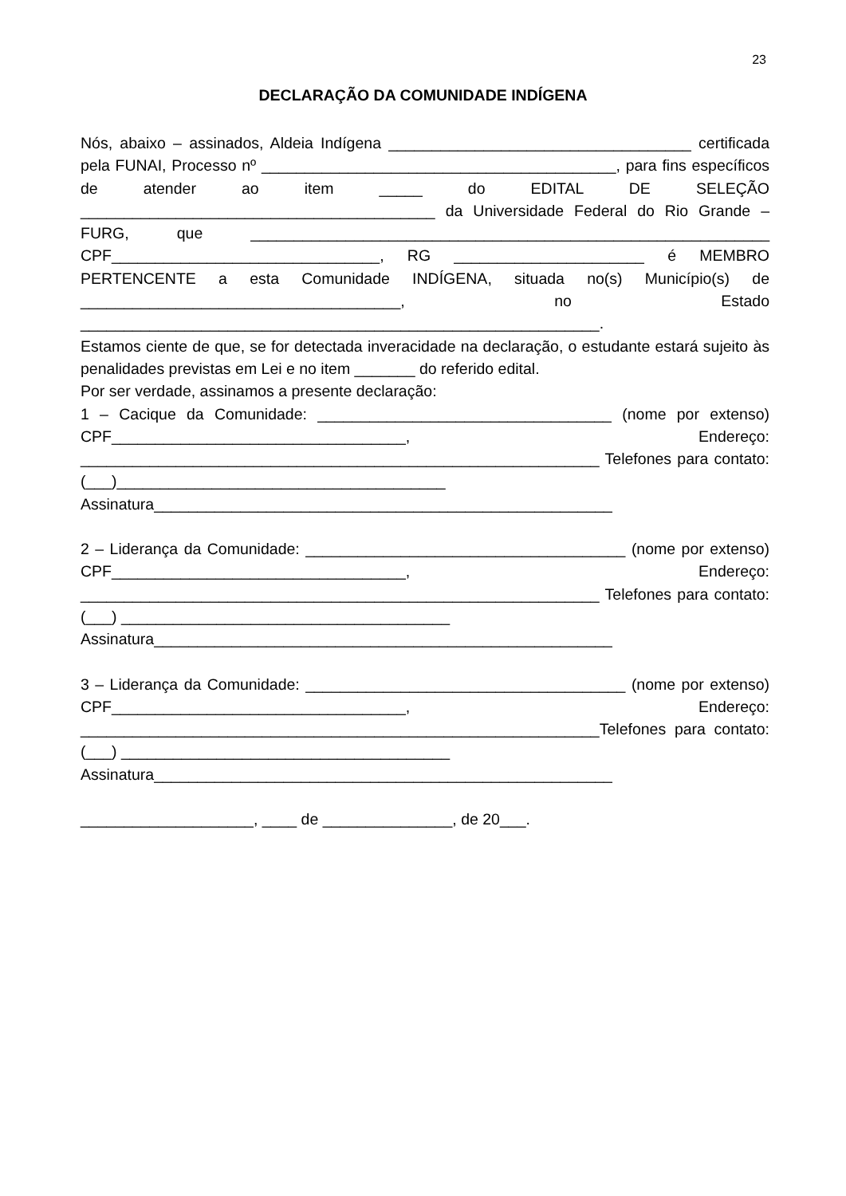23
DECLARAÇÃO DA COMUNIDADE INDÍGENA
Nós, abaixo – assinados, Aldeia Indígena ___________________________________ certificada pela FUNAI, Processo nº _________________________________________, para fins específicos de atender ao item _____ do EDITAL DE SELEÇÃO _________________________________________ da Universidade Federal do Rio Grande – FURG, que ____________________________________________________________ CPF_______________________________, RG ______________________ é MEMBRO PERTENCENTE a esta Comunidade INDÍGENA, situada no(s) Município(s) de _____________________________________, no Estado ____________________________________________________________.
Estamos ciente de que, se for detectada inveracidade na declaração, o estudante estará sujeito às penalidades previstas em Lei e no item _______ do referido edital.
Por ser verdade, assinamos a presente declaração:
1 – Cacique da Comunidade: __________________________________ (nome por extenso) CPF__________________________________, Endereço: ____________________________________________________________ Telefones para contato: (___)______________________________________
Assinatura_____________________________________________________
2 – Liderança da Comunidade: _____________________________________ (nome por extenso) CPF__________________________________, Endereço: ____________________________________________________________ Telefones para contato: (___) ______________________________________
Assinatura_____________________________________________________
3 – Liderança da Comunidade: _____________________________________ (nome por extenso) CPF__________________________________, Endereço: ____________________________________________________________Telefones para contato: (___) ______________________________________
Assinatura_____________________________________________________
____________________, ____ de _______________, de 20___.